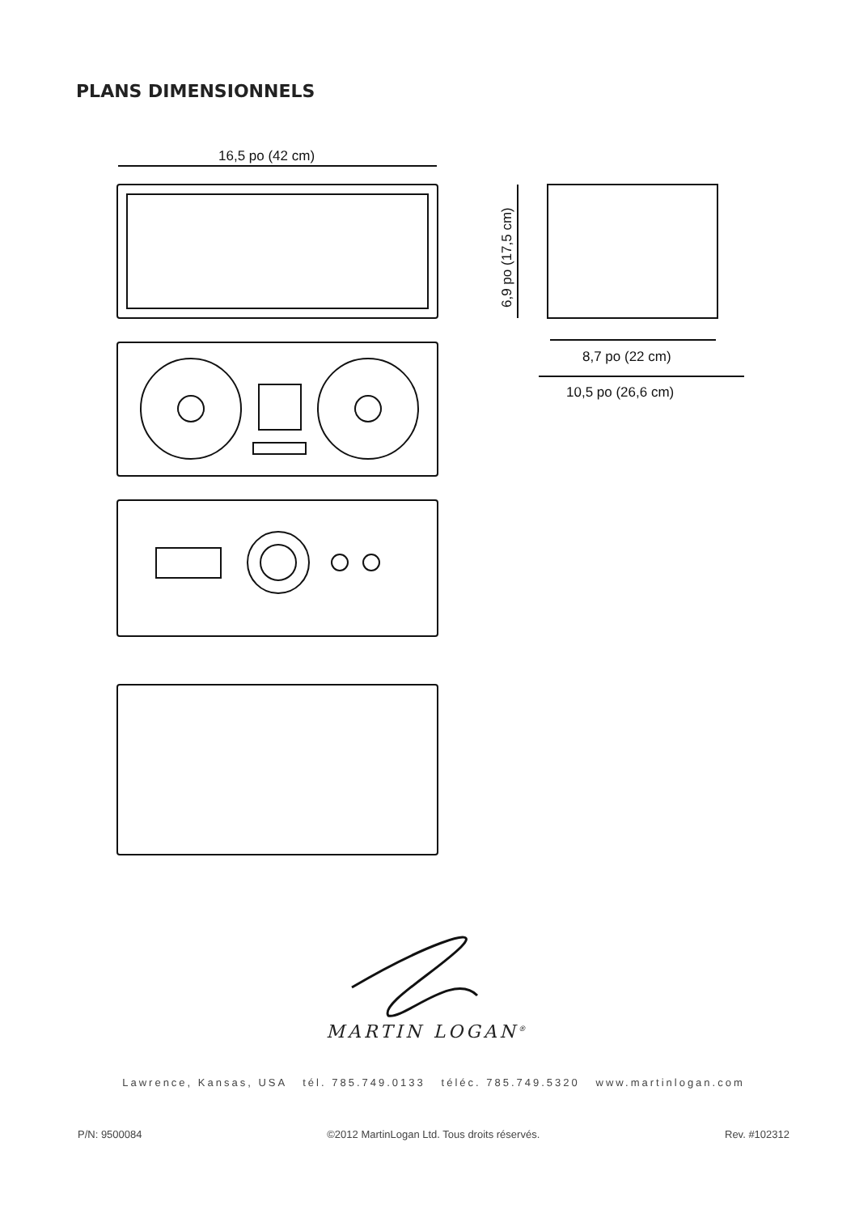PLANS DIMENSIONNELS
16,5 po (42 cm)
6,9 po (17,5 cm)
8,7 po (22 cm)
10,5 po (26,6 cm)
MARTIN LOGAN<sup>®</sup>
Lawrence, Kansas, USA tél. 785.749.0133 téléc. 785.749.5320 www.martinlogan.com
P/N: 9500084 ©2012 MartinLogan Ltd. Tous droits réservés. Rev. #102312